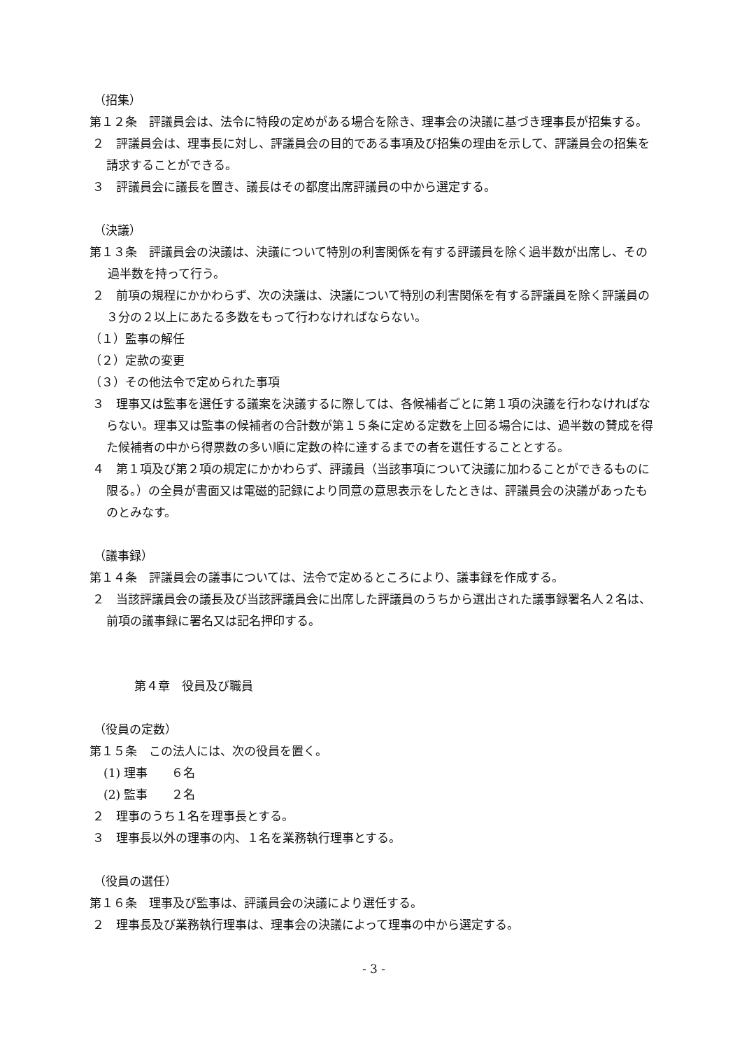（招集）
第１２条　評議員会は、法令に特段の定めがある場合を除き、理事会の決議に基づき理事長が招集する。
２　評議員会は、理事長に対し、評議員会の目的である事項及び招集の理由を示して、評議員会の招集を請求することができる。
３　評議員会に議長を置き、議長はその都度出席評議員の中から選定する。
（決議）
第１３条　評議員会の決議は、決議について特別の利害関係を有する評議員を除く過半数が出席し、その過半数を持って行う。
２　前項の規程にかかわらず、次の決議は、決議について特別の利害関係を有する評議員を除く評議員の３分の２以上にあたる多数をもって行わなければならない。
（１）監事の解任
（２）定款の変更
（３）その他法令で定められた事項
３　理事又は監事を選任する議案を決議するに際しては、各候補者ごとに第１項の決議を行わなければならない。理事又は監事の候補者の合計数が第１５条に定める定数を上回る場合には、過半数の賛成を得た候補者の中から得票数の多い順に定数の枠に達するまでの者を選任することとする。
４　第１項及び第２項の規定にかかわらず、評議員（当該事項について決議に加わることができるものに限る。）の全員が書面又は電磁的記録により同意の意思表示をしたときは、評議員会の決議があったものとみなす。
（議事録）
第１４条　評議員会の議事については、法令で定めるところにより、議事録を作成する。
２　当該評議員会の議長及び当該評議員会に出席した評議員のうちから選出された議事録署名人２名は、前項の議事録に署名又は記名押印する。
第４章　役員及び職員
（役員の定数）
第１５条　この法人には、次の役員を置く。
(1) 理事　　６名
(2) 監事　　２名
２　理事のうち１名を理事長とする。
３　理事長以外の理事の内、１名を業務執行理事とする。
（役員の選任）
第１６条　理事及び監事は、評議員会の決議により選任する。
２　理事長及び業務執行理事は、理事会の決議によって理事の中から選定する。
- 3 -